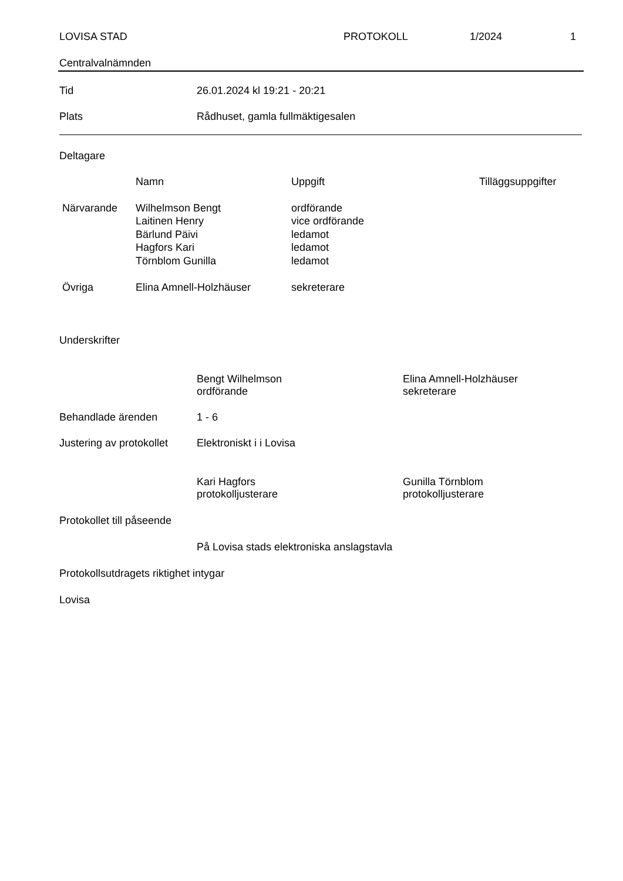LOVISA STAD PROTOKOLL 1/2024 1
Centralvalnämnden
Tid 26.01.2024 kl 19:21 - 20:21
Plats Rådhuset, gamla fullmäktigesalen
Deltagare
| | Namn | Uppgift | Tilläggsuppgifter |
| --- | --- | --- | --- |
| Närvarande | Wilhelmson Bengt Laitinen Henry Bärlund Päivi Hagfors Kari Törnblom Gunilla | ordförande vice ordförande ledamot ledamot ledamot | |
| Övriga | Elina Amnell-Holzhäuser | sekreterare | |
Underskrifter
Bengt Wilhelmson
ordförande Elina Amnell-Holzhäuser
sekreterare
Behandlade ärenden 1 - 6
Justering av protokollet Elektroniskt i i Lovisa
Kari Hagfors
protokolljusterare Gunilla Törnblom
protokolljusterare
Protokollet till påseende
På Lovisa stads elektroniska anslagstavla
Protokollsutdragets riktighet intygar
Lovisa